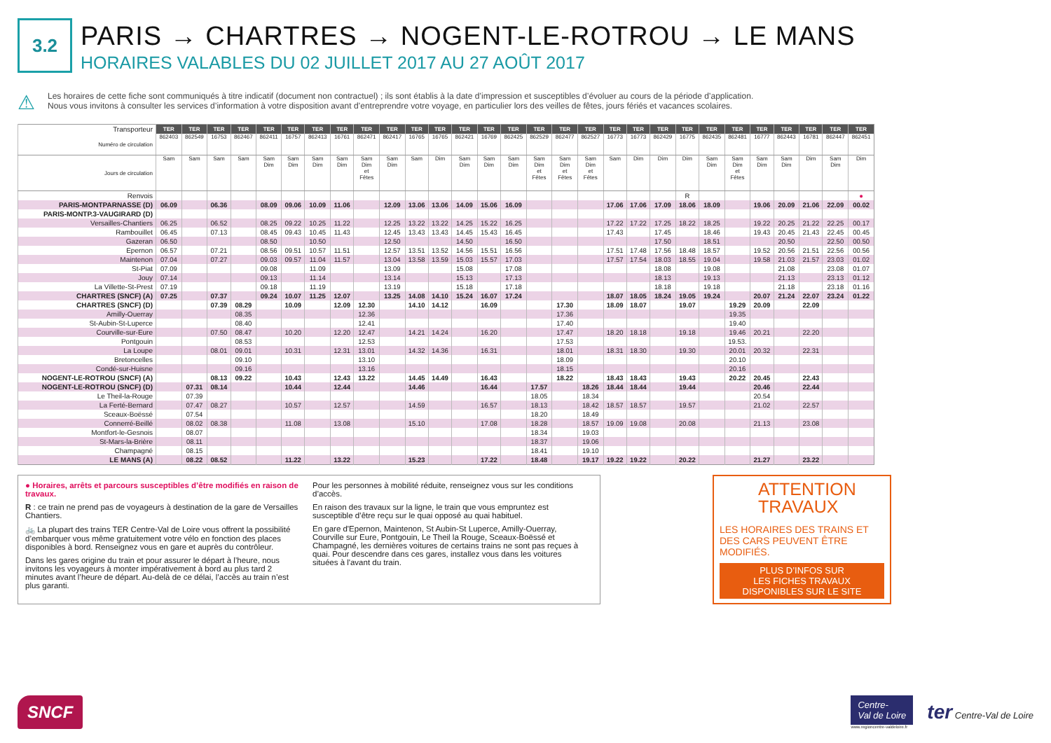3.2
PARIS → CHARTRES → NOGENT-LE-ROTROU → LE MANS
HORAIRES VALABLES DU 02 JUILLET 2017 AU 27 AOÛT 2017
⚠
Les horaires de cette fiche sont communiqués à titre indicatif (document non contractuel) ; ils sont établis à la date d’impression et susceptibles d’évoluer au cours de la période d’application.
Nous vous invitons à consulter les services d’information à votre disposition avant d’entreprendre votre voyage, en particulier lors des veilles de fêtes, jours fériés et vacances scolaires.
| Transporteur | TER | TER | TER | TER | TER | TER | TER | TER | TER | TER | TER | TER | TER | TER | TER | TER | TER | TER | TER | TER | TER | TER | TER | TER | TER | TER | TER | TER | TER |
| Numéro de circulation | 862403 | 862549 | 16753 | 862467 | 862411 | 16757 | 862413 | 16761 | 862471 | 862417 | 16765 | 16765 | 862421 | 16769 | 862425 | 862529 | 862477 | 862527 | 16773 | 16773 | 862429 | 16775 | 862435 | 862481 | 16777 | 862443 | 16781 | 862447 | 862451 |
| Jours de circulation | Sam | Sam | Sam | Sam | Sam Dim | Sam Dim | Sam Dim | Sam Dim | Sam Dim et Fêtes | Sam Dim | Sam | Dim | Sam Dim | Sam Dim | Sam Dim | Sam Dim et Fêtes | Sam Dim et Fêtes | Sam Dim et Fêtes | Sam | Dim | Dim | Dim | Sam Dim | Sam Dim et Fêtes | Sam Dim | Sam Dim | Dim | Sam Dim | Dim |
| Renvois | | | | | | | | | | | | | | | | | | | | | | R | | | | | | | ● |
| PARIS-MONTPARNASSE (D) | 06.09 | | 06.36 | | 08.09 | 09.06 | 10.09 | 11.06 | | 12.09 | 13.06 | 13.06 | 14.09 | 15.06 | 16.09 | | | | 17.06 | 17.06 | 17.09 | 18.06 | 18.09 | | 19.06 | 20.09 | 21.06 | 22.09 | 00.02 |
| PARIS-MONTP.3-VAUGIRARD (D) | | | | | | | | | | | | | | | | | | | | | | | | | | | | | |
| Versailles-Chantiers | 06.25 | | 06.52 | | 08.25 | 09.22 | 10.25 | 11.22 | | 12.25 | 13.22 | 13.22 | 14.25 | 15.22 | 16.25 | | | | 17.22 | 17.22 | 17.25 | 18.22 | 18.25 | | 19.22 | 20.25 | 21.22 | 22.25 | 00.17 |
| Rambouillet | 06.45 | | 07.13 | | 08.45 | 09.43 | 10.45 | 11.43 | | 12.45 | 13.43 | 13.43 | 14.45 | 15.43 | 16.45 | | | | 17.43 | | 17.45 | | 18.46 | | 19.43 | 20.45 | 21.43 | 22.45 | 00.45 |
| Gazeran | 06.50 | | | | 08.50 | | 10.50 | | | 12.50 | | | 14.50 | | 16.50 | | | | | | 17.50 | | 18.51 | | | 20.50 | | 22.50 | 00.50 |
| Epernon | 06.57 | | 07.21 | | 08.56 | 09.51 | 10.57 | 11.51 | | 12.57 | 13.51 | 13.52 | 14.56 | 15.51 | 16.56 | | | | 17.51 | 17.48 | 17.56 | 18.48 | 18.57 | | 19.52 | 20.56 | 21.51 | 22.56 | 00.56 |
| Maintenon | 07.04 | | 07.27 | | 09.03 | 09.57 | 11.04 | 11.57 | | 13.04 | 13.58 | 13.59 | 15.03 | 15.57 | 17.03 | | | | 17.57 | 17.54 | 18.03 | 18.55 | 19.04 | | 19.58 | 21.03 | 21.57 | 23.03 | 01.02 |
| St-Piat | 07.09 | | | | 09.08 | | 11.09 | | | 13.09 | | | 15.08 | | 17.08 | | | | | | 18.08 | | 19.08 | | | 21.08 | | 23.08 | 01.07 |
| Jouy | 07.14 | | | | 09.13 | | 11.14 | | | 13.14 | | | 15.13 | | 17.13 | | | | | | 18.13 | | 19.13 | | | 21.13 | | 23.13 | 01.12 |
| La Villette-St-Prest | 07.19 | | | | 09.18 | | 11.19 | | | 13.19 | | | 15.18 | | 17.18 | | | | | | 18.18 | | 19.18 | | | 21.18 | | 23.18 | 01.16 |
| CHARTRES (SNCF) (A) | 07.25 | | 07.37 | | 09.24 | 10.07 | 11.25 | 12.07 | | 13.25 | 14.08 | 14.10 | 15.24 | 16.07 | 17.24 | | | | 18.07 | 18.05 | 18.24 | 19.05 | 19.24 | | 20.07 | 21.24 | 22.07 | 23.24 | 01.22 |
| CHARTRES (SNCF) (D) | | | 07.39 | 08.29 | | 10.09 | | 12.09 | 12.30 | | 14.10 | 14.12 | | 16.09 | | | 17.30 | | 18.09 | 18.07 | | 19.07 | | 19.29 | 20.09 | | 22.09 | | |
| Amilly-Ouerray | | | | 08.35 | | | | | 12.36 | | | | | | | | 17.36 | | | | | | | 19.35 | | | | | |
| St-Aubin-St-Luperce | | | | 08.40 | | | | | 12.41 | | | | | | | | 17.40 | | | | | | | 19.40 | | | | | |
| Courville-sur-Eure | | | 07.50 | 08.47 | | 10.20 | | 12.20 | 12.47 | | 14.21 | 14.24 | | 16.20 | | | 17.47 | | 18.20 | 18.18 | | 19.18 | | 19.46 | 20.21 | | 22.20 | | |
| Pontgouin | | | | 08.53 | | | | | 12.53 | | | | | | | | 17.53 | | | | | | | 19.53. | | | | | |
| La Loupe | | | 08.01 | 09.01 | | 10.31 | | 12.31 | 13.01 | | 14.32 | 14.36 | | 16.31 | | | 18.01 | | 18.31 | 18.30 | | 19.30 | | 20.01 | 20.32 | | 22.31 | | |
| Bretoncelles | | | | 09.10 | | | | | 13.10 | | | | | | | | 18.09 | | | | | | | 20.10 | | | | | |
| Condé-sur-Huisne | | | | 09.16 | | | | | 13.16 | | | | | | | | 18.15 | | | | | | | 20.16 | | | | | |
| NOGENT-LE-ROTROU (SNCF) (A) | | | 08.13 | 09.22 | | 10.43 | | 12.43 | 13.22 | | 14.45 | 14.49 | | 16.43 | | | 18.22 | | 18.43 | 18.43 | | 19.43 | | 20.22 | 20.45 | | 22.43 | | |
| NOGENT-LE-ROTROU (SNCF) (D) | | 07.31 | 08.14 | | | 10.44 | | 12.44 | | | 14.46 | | | 16.44 | | 17.57 | | 18.26 | 18.44 | 18.44 | | 19.44 | | | 20.46 | | 22.44 | | |
| Le Theil-la-Rouge | | 07.39 | | | | | | | | | | | | | | 18.05 | | 18.34 | | | | | | | 20.54 | | | | |
| La Ferté-Bernard | | 07.47 | 08.27 | | | 10.57 | | 12.57 | | | 14.59 | | | 16.57 | | 18.13 | | 18.42 | 18.57 | 18.57 | | 19.57 | | | 21.02 | | 22.57 | | |
| Sceaux-Boëssé | | 07.54 | | | | | | | | | | | | | | 18.20 | | 18.49 | | | | | | | | | | | |
| Connerré-Beillé | | 08.02 | 08.38 | | | 11.08 | | 13.08 | | | 15.10 | | | 17.08 | | 18.28 | | 18.57 | 19.09 | 19.08 | | 20.08 | | | 21.13 | | 23.08 | | |
| Montfort-le-Gesnois | | 08.07 | | | | | | | | | | | | | | 18.34 | | 19.03 | | | | | | | | | | | |
| St-Mars-la-Brière | | 08.11 | | | | | | | | | | | | | | 18.37 | | 19.06 | | | | | | | | | | | |
| Champagné | | 08.15 | | | | | | | | | | | | | | 18.41 | | 19.10 | | | | | | | | | | | |
| LE MANS (A) | | 08.22 | 08.52 | | | 11.22 | | 13.22 | | | 15.23 | | | 17.22 | | 18.48 | | 19.17 | 19.22 | 19.22 | | 20.22 | | | 21.27 | | 23.22 | | |
● Horaires, arrêts et parcours susceptibles d’être modifiés en raison de travaux.
R : ce train ne prend pas de voyageurs à destination de la gare de Versailles Chantiers.
🚲 La plupart des trains TER Centre-Val de Loire vous offrent la possibilité d’embarquer vous même gratuitement votre vélo en fonction des places disponibles à bord. Renseignez vous en gare et auprès du contrôleur.
Dans les gares origine du train et pour assurer le départ à l’heure, nous invitons les voyageurs à monter impérativement à bord au plus tard 2 minutes avant l’heure de départ. Au-delà de ce délai, l’accès au train n’est plus garanti.
Pour les personnes à mobilité réduite, renseignez vous sur les conditions d’accès.
En raison des travaux sur la ligne, le train que vous empruntez est susceptible d’être reçu sur le quai opposé au quai habituel.
En gare d'Epernon, Maintenon, St Aubin-St Luperce, Amilly-Ouerray, Courville sur Eure, Pontgouin, Le Theil la Rouge, Sceaux-Boëssé et Champagné, les dernières voitures de certains trains ne sont pas reçues à quai. Pour descendre dans ces gares, installez vous dans les voitures situées à l'avant du train.
ATTENTION
TRAVAUX
LES HORAIRES DES TRAINS ET DES CARS PEUVENT ÊTRE MODIFIÉS.
PLUS D’INFOS SUR
LES FICHES TRAVAUX
DISPONIBLES SUR LE SITE
SNCF
Centre-
Val de Loire
www.regioncentre-valdeloire.fr
ter Centre-Val de Loire